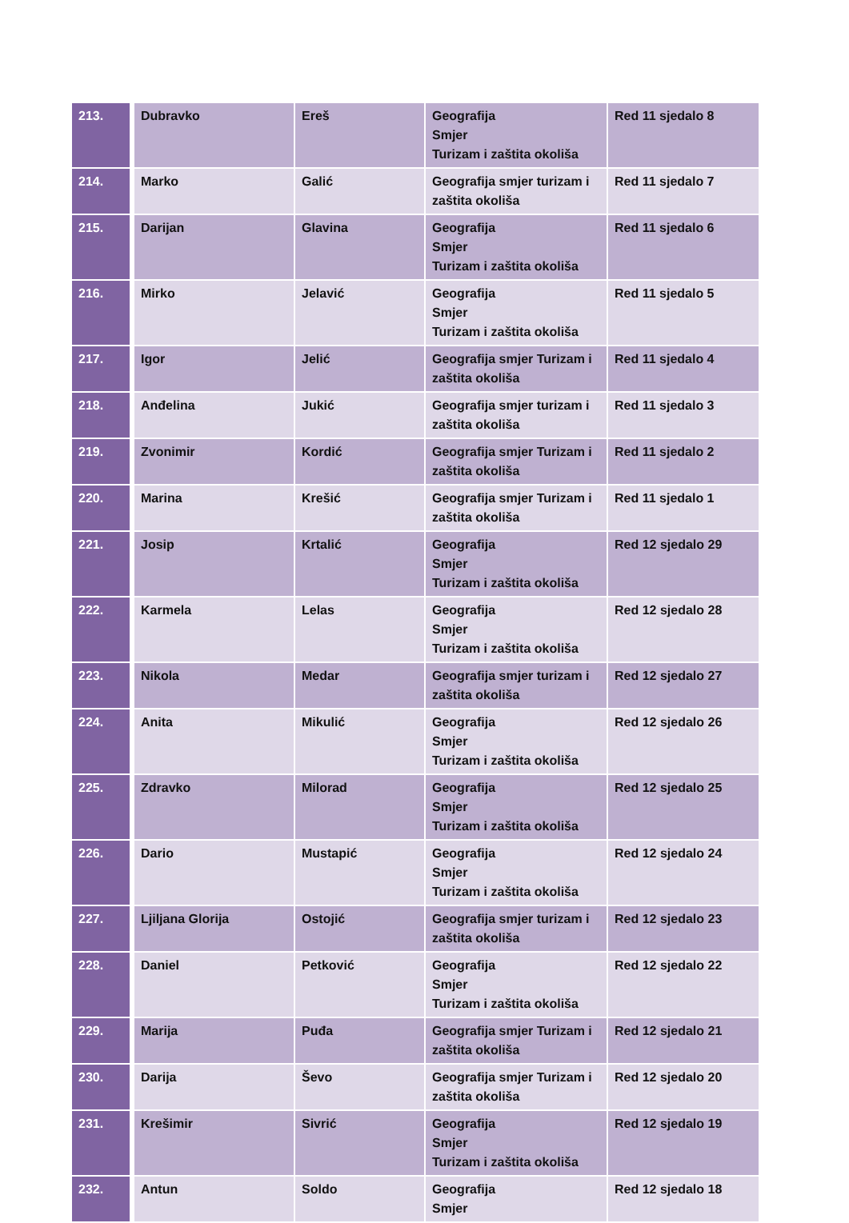| 213. | Dubravko | Ereš | Geografija Smjer Turizam i zaštita okoliša | Red 11 sjedalo 8 |
| 214. | Marko | Galić | Geografija smjer turizam i zaštita okoliša | Red 11 sjedalo 7 |
| 215. | Darijan | Glavina | Geografija Smjer Turizam i zaštita okoliša | Red 11 sjedalo 6 |
| 216. | Mirko | Jelavić | Geografija Smjer Turizam i zaštita okoliša | Red 11 sjedalo 5 |
| 217. | Igor | Jelić | Geografija smjer Turizam i zaštita okoliša | Red 11 sjedalo 4 |
| 218. | Anđelina | Jukić | Geografija smjer turizam i zaštita okoliša | Red 11 sjedalo 3 |
| 219. | Zvonimir | Kordić | Geografija smjer Turizam i zaštita okoliša | Red 11 sjedalo 2 |
| 220. | Marina | Krešić | Geografija smjer Turizam i zaštita okoliša | Red 11 sjedalo 1 |
| 221. | Josip | Krtalić | Geografija Smjer Turizam i zaštita okoliša | Red 12 sjedalo 29 |
| 222. | Karmela | Lelas | Geografija Smjer Turizam i zaštita okoliša | Red 12 sjedalo 28 |
| 223. | Nikola | Medar | Geografija smjer turizam i zaštita okoliša | Red 12 sjedalo 27 |
| 224. | Anita | Mikulić | Geografija Smjer Turizam i zaštita okoliša | Red 12 sjedalo 26 |
| 225. | Zdravko | Milorad | Geografija Smjer Turizam i zaštita okoliša | Red 12 sjedalo 25 |
| 226. | Dario | Mustapić | Geografija Smjer Turizam i zaštita okoliša | Red 12 sjedalo 24 |
| 227. | Ljiljana Glorija | Ostojić | Geografija smjer turizam i zaštita okoliša | Red 12 sjedalo 23 |
| 228. | Daniel | Petković | Geografija Smjer Turizam i zaštita okoliša | Red 12 sjedalo 22 |
| 229. | Marija | Puđa | Geografija smjer Turizam i zaštita okoliša | Red 12 sjedalo 21 |
| 230. | Darija | Ševo | Geografija smjer Turizam i zaštita okoliša | Red 12 sjedalo 20 |
| 231. | Krešimir | Sivrić | Geografija Smjer Turizam i zaštita okoliša | Red 12 sjedalo 19 |
| 232. | Antun | Soldo | Geografija Smjer | Red 12 sjedalo 18 |